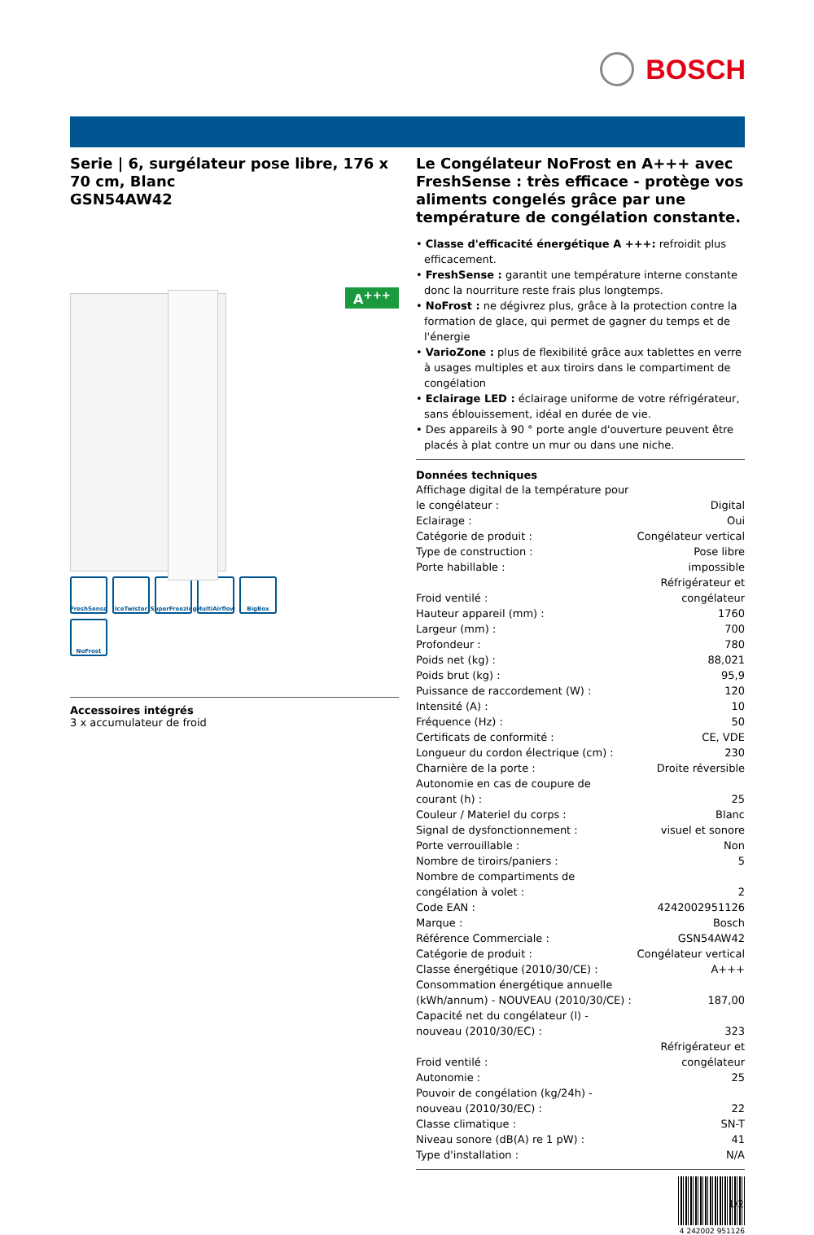BOSCH
Serie | 6, surgélateur pose libre, 176 x 70 cm, Blanc
GSN54AW42
A<sup>+++</sup>
FreshSense
IceTwister
SuperFreezing
MultiAirflow
BigBox
NoFrost
Accessoires intégrés
3 x accumulateur de froid
Le Congélateur NoFrost en A+++ avec FreshSense : très efficace - protège vos aliments congelés grâce par une température de congélation constante.
• Classe d'efficacité énergétique A +++: refroidit plus efficacement.
• FreshSense : garantit une température interne constante donc la nourriture reste frais plus longtemps.
• NoFrost : ne dégivrez plus, grâce à la protection contre la formation de glace, qui permet de gagner du temps et de l'énergie
• VarioZone : plus de flexibilité grâce aux tablettes en verre à usages multiples et aux tiroirs dans le compartiment de congélation
• Eclairage LED : éclairage uniforme de votre réfrigérateur, sans éblouissement, idéal en durée de vie.
• Des appareils à 90 ° porte angle d'ouverture peuvent être placés à plat contre un mur ou dans une niche.
Données techniques
| Affichage digital de la température pour le congélateur : | Digital |
| Eclairage : | Oui |
| Catégorie de produit : | Congélateur vertical |
| Type de construction : | Pose libre |
| Porte habillable : | impossible |
| Froid ventilé : | Réfrigérateur et congélateur |
| Hauteur appareil (mm) : | 1760 |
| Largeur (mm) : | 700 |
| Profondeur : | 780 |
| Poids net (kg) : | 88,021 |
| Poids brut (kg) : | 95,9 |
| Puissance de raccordement (W) : | 120 |
| Intensité (A) : | 10 |
| Fréquence (Hz) : | 50 |
| Certificats de conformité : | CE, VDE |
| Longueur du cordon électrique (cm) : | 230 |
| Charnière de la porte : | Droite réversible |
| Autonomie en cas de coupure de courant (h) : | 25 |
| Couleur / Materiel du corps : | Blanc |
| Signal de dysfonctionnement : | visuel et sonore |
| Porte verrouillable : | Non |
| Nombre de tiroirs/paniers : | 5 |
| Nombre de compartiments de congélation à volet : | 2 |
| Code EAN : | 4242002951126 |
| Marque : | Bosch |
| Référence Commerciale : | GSN54AW42 |
| Catégorie de produit : | Congélateur vertical |
| Classe énergétique (2010/30/CE) : | A+++ |
| Consommation énergétique annuelle (kWh/annum) - NOUVEAU (2010/30/CE) : | 187,00 |
| Capacité net du congélateur (l) - nouveau (2010/30/EC) : | 323 |
| Froid ventilé : | Réfrigérateur et congélateur |
| Autonomie : | 25 |
| Pouvoir de congélation (kg/24h) - nouveau (2010/30/EC) : | 22 |
| Classe climatique : | SN-T |
| Niveau sonore (dB(A) re 1 pW) : | 41 |
| Type d'installation : | N/A |
4 242002 951126
1/2